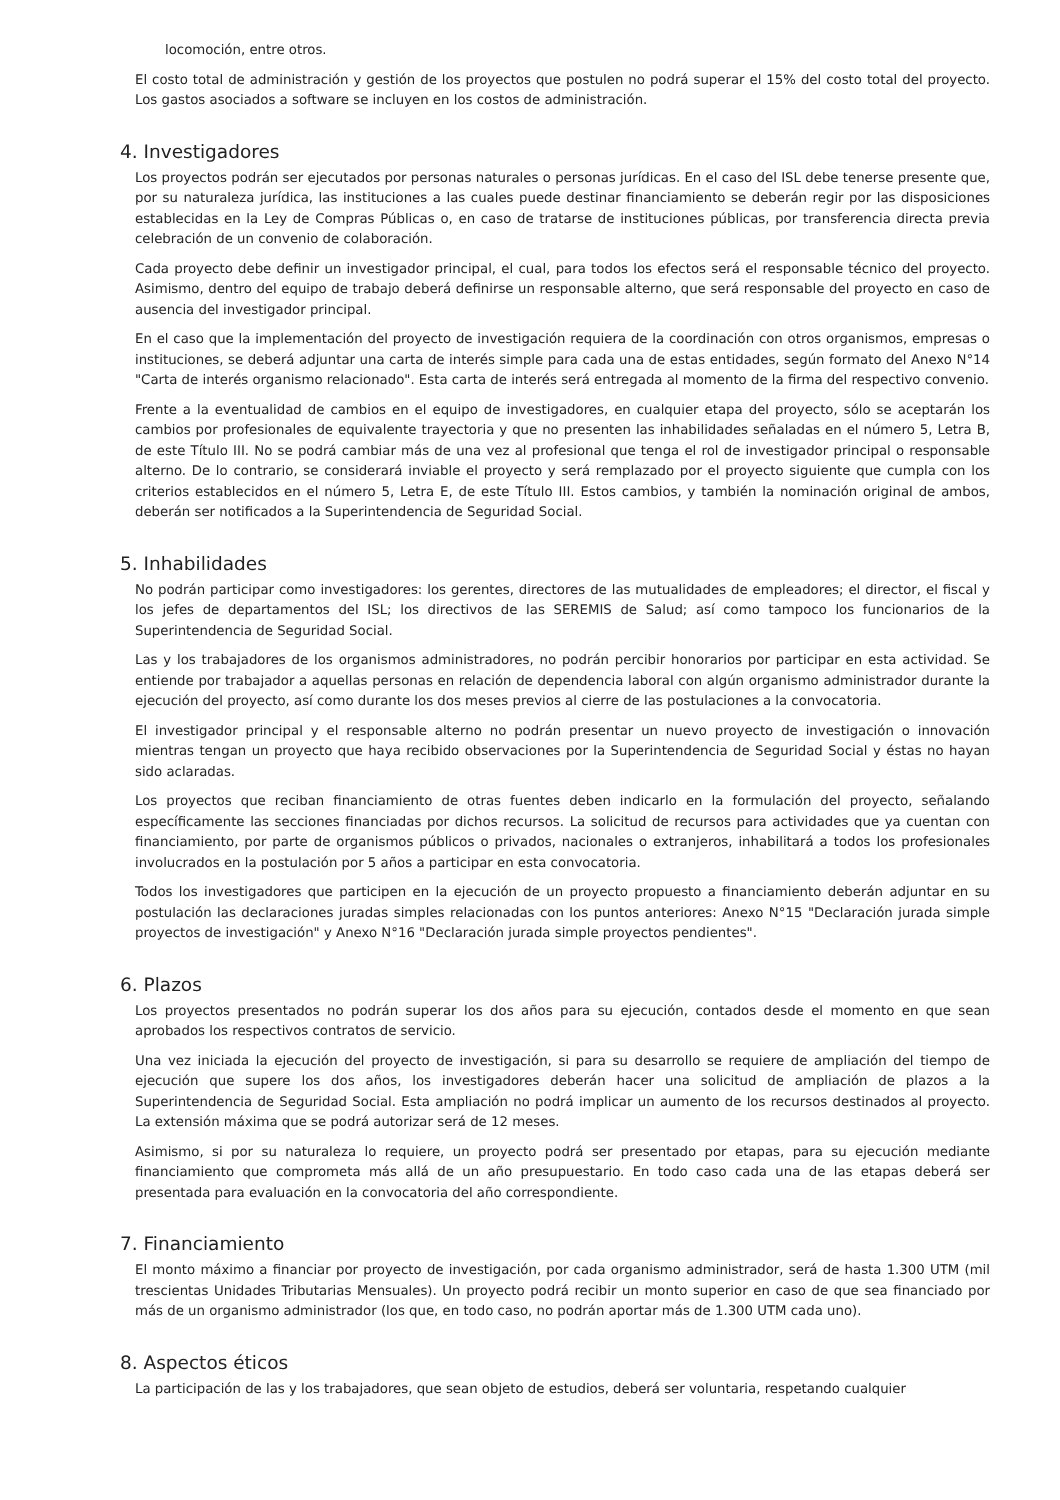locomoción, entre otros.
El costo total de administración y gestión de los proyectos que postulen no podrá superar el 15% del costo total del proyecto. Los gastos asociados a software se incluyen en los costos de administración.
4. Investigadores
Los proyectos podrán ser ejecutados por personas naturales o personas jurídicas. En el caso del ISL debe tenerse presente que, por su naturaleza jurídica, las instituciones a las cuales puede destinar financiamiento se deberán regir por las disposiciones establecidas en la Ley de Compras Públicas o, en caso de tratarse de instituciones públicas, por transferencia directa previa celebración de un convenio de colaboración.
Cada proyecto debe definir un investigador principal, el cual, para todos los efectos será el responsable técnico del proyecto. Asimismo, dentro del equipo de trabajo deberá definirse un responsable alterno, que será responsable del proyecto en caso de ausencia del investigador principal.
En el caso que la implementación del proyecto de investigación requiera de la coordinación con otros organismos, empresas o instituciones, se deberá adjuntar una carta de interés simple para cada una de estas entidades, según formato del Anexo N°14 "Carta de interés organismo relacionado". Esta carta de interés será entregada al momento de la firma del respectivo convenio.
Frente a la eventualidad de cambios en el equipo de investigadores, en cualquier etapa del proyecto, sólo se aceptarán los cambios por profesionales de equivalente trayectoria y que no presenten las inhabilidades señaladas en el número 5, Letra B, de este Título III. No se podrá cambiar más de una vez al profesional que tenga el rol de investigador principal o responsable alterno. De lo contrario, se considerará inviable el proyecto y será remplazado por el proyecto siguiente que cumpla con los criterios establecidos en el número 5, Letra E, de este Título III. Estos cambios, y también la nominación original de ambos, deberán ser notificados a la Superintendencia de Seguridad Social.
5. Inhabilidades
No podrán participar como investigadores: los gerentes, directores de las mutualidades de empleadores; el director, el fiscal y los jefes de departamentos del ISL; los directivos de las SEREMIS de Salud; así como tampoco los funcionarios de la Superintendencia de Seguridad Social.
Las y los trabajadores de los organismos administradores, no podrán percibir honorarios por participar en esta actividad. Se entiende por trabajador a aquellas personas en relación de dependencia laboral con algún organismo administrador durante la ejecución del proyecto, así como durante los dos meses previos al cierre de las postulaciones a la convocatoria.
El investigador principal y el responsable alterno no podrán presentar un nuevo proyecto de investigación o innovación mientras tengan un proyecto que haya recibido observaciones por la Superintendencia de Seguridad Social y éstas no hayan sido aclaradas.
Los proyectos que reciban financiamiento de otras fuentes deben indicarlo en la formulación del proyecto, señalando específicamente las secciones financiadas por dichos recursos. La solicitud de recursos para actividades que ya cuentan con financiamiento, por parte de organismos públicos o privados, nacionales o extranjeros, inhabilitará a todos los profesionales involucrados en la postulación por 5 años a participar en esta convocatoria.
Todos los investigadores que participen en la ejecución de un proyecto propuesto a financiamiento deberán adjuntar en su postulación las declaraciones juradas simples relacionadas con los puntos anteriores: Anexo N°15 "Declaración jurada simple proyectos de investigación" y Anexo N°16 "Declaración jurada simple proyectos pendientes".
6. Plazos
Los proyectos presentados no podrán superar los dos años para su ejecución, contados desde el momento en que sean aprobados los respectivos contratos de servicio.
Una vez iniciada la ejecución del proyecto de investigación, si para su desarrollo se requiere de ampliación del tiempo de ejecución que supere los dos años, los investigadores deberán hacer una solicitud de ampliación de plazos a la Superintendencia de Seguridad Social. Esta ampliación no podrá implicar un aumento de los recursos destinados al proyecto. La extensión máxima que se podrá autorizar será de 12 meses.
Asimismo, si por su naturaleza lo requiere, un proyecto podrá ser presentado por etapas, para su ejecución mediante financiamiento que comprometa más allá de un año presupuestario. En todo caso cada una de las etapas deberá ser presentada para evaluación en la convocatoria del año correspondiente.
7. Financiamiento
El monto máximo a financiar por proyecto de investigación, por cada organismo administrador, será de hasta 1.300 UTM (mil trescientas Unidades Tributarias Mensuales). Un proyecto podrá recibir un monto superior en caso de que sea financiado por más de un organismo administrador (los que, en todo caso, no podrán aportar más de 1.300 UTM cada uno).
8. Aspectos éticos
La participación de las y los trabajadores, que sean objeto de estudios, deberá ser voluntaria, respetando cualquier